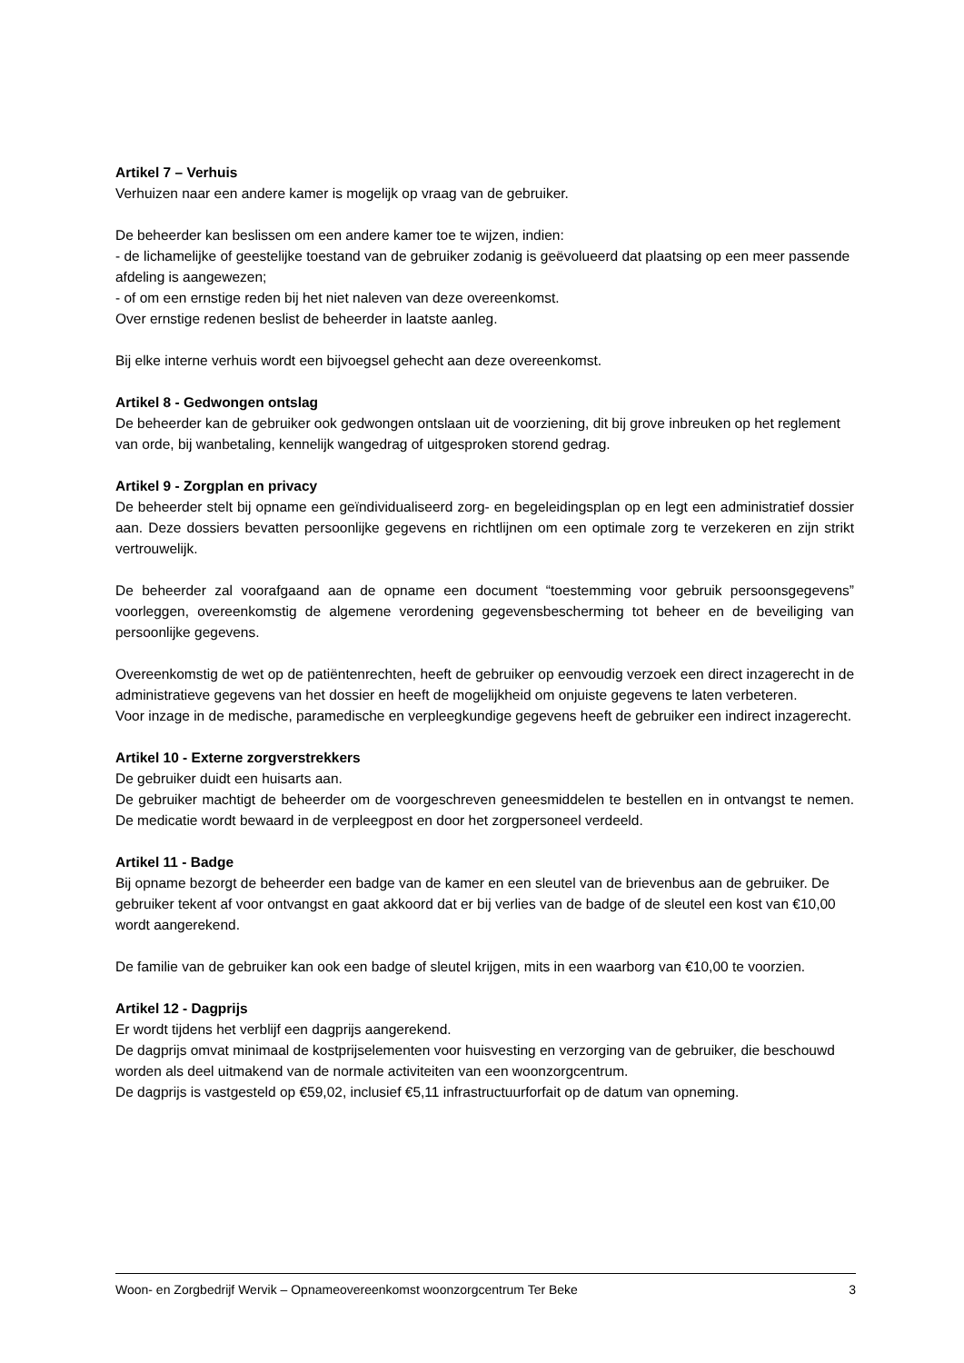Artikel 7 – Verhuis
Verhuizen naar een andere kamer is mogelijk op vraag van de gebruiker.
De beheerder kan beslissen om een andere kamer toe te wijzen, indien:
- de lichamelijke of geestelijke toestand van de gebruiker zodanig is geëvolueerd dat plaatsing op een meer passende afdeling is aangewezen;
- of om een ernstige reden bij het niet naleven van deze overeenkomst.
Over ernstige redenen beslist de beheerder in laatste aanleg.
Bij elke interne verhuis wordt een bijvoegsel gehecht aan deze overeenkomst.
Artikel 8 - Gedwongen ontslag
De beheerder kan de gebruiker ook gedwongen ontslaan uit de voorziening, dit bij grove inbreuken op het reglement van orde, bij wanbetaling, kennelijk wangedrag of uitgesproken storend gedrag.
Artikel 9 - Zorgplan en privacy
De beheerder stelt bij opname een geïndividualiseerd zorg- en begeleidingsplan op en legt een administratief dossier aan. Deze dossiers bevatten persoonlijke gegevens en richtlijnen om een optimale zorg te verzekeren en zijn strikt vertrouwelijk.
De beheerder zal voorafgaand aan de opname een document “toestemming voor gebruik persoonsgegevens” voorleggen, overeenkomstig de algemene verordening gegevensbescherming tot beheer en de beveiliging van persoonlijke gegevens.
Overeenkomstig de wet op de patiëntenrechten, heeft de gebruiker op eenvoudig verzoek een direct inzagerecht in de administratieve gegevens van het dossier en heeft de mogelijkheid om onjuiste gegevens te laten verbeteren.
Voor inzage in de medische, paramedische en verpleegkundige gegevens heeft de gebruiker een indirect inzagerecht.
Artikel 10 - Externe zorgverstrekkers
De gebruiker duidt een huisarts aan.
De gebruiker machtigt de beheerder om de voorgeschreven geneesmiddelen te bestellen en in ontvangst te nemen. De medicatie wordt bewaard in de verpleegpost en door het zorgpersoneel verdeeld.
Artikel 11 - Badge
Bij opname bezorgt de beheerder een badge van de kamer en een sleutel van de brievenbus aan de gebruiker. De gebruiker tekent af voor ontvangst en gaat akkoord dat er bij verlies van de badge of de sleutel een kost van €10,00 wordt aangerekend.
De familie van de gebruiker kan ook een badge of sleutel krijgen, mits in een waarborg van €10,00 te voorzien.
Artikel 12 - Dagprijs
Er wordt tijdens het verblijf een dagprijs aangerekend.
De dagprijs omvat minimaal de kostprijselementen voor huisvesting en verzorging van de gebruiker, die beschouwd worden als deel uitmakend van de normale activiteiten van een woonzorgcentrum.
De dagprijs is vastgesteld op €59,02, inclusief €5,11 infrastructuurforfait op de datum van opneming.
Woon- en Zorgbedrijf Wervik – Opnameovereenkomst woonzorgcentrum Ter Beke 3